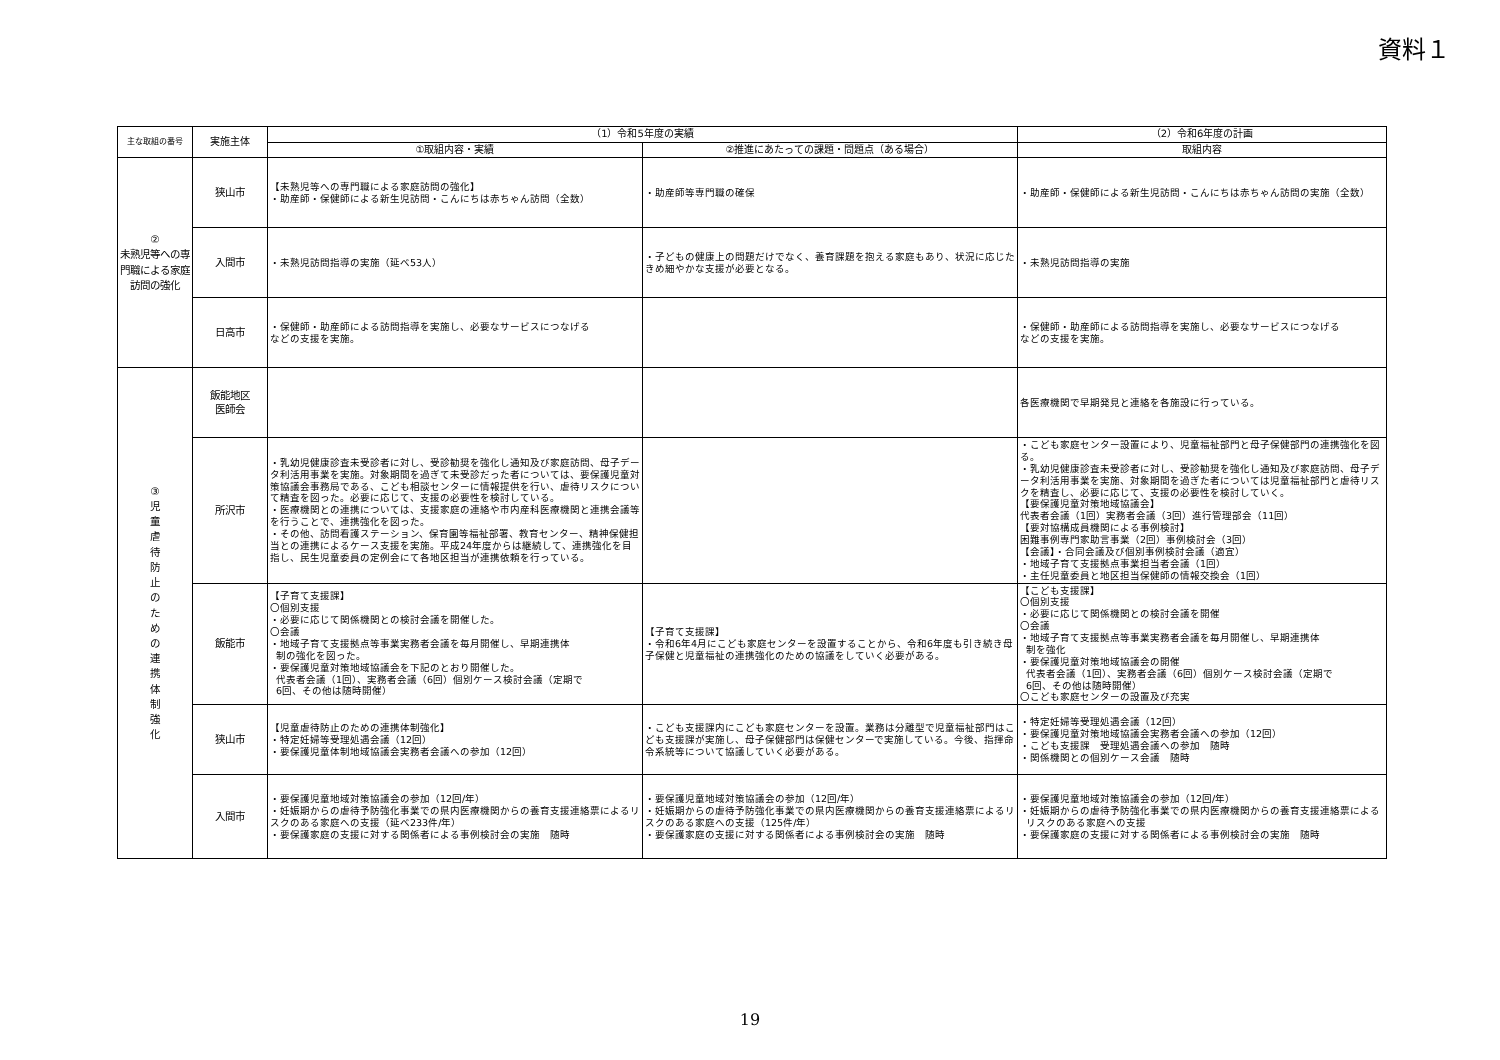資料１
| 主な取組の番号 | 実施主体 | （1）令和5年度の実績 | | （2）令和6年度の計画 |
| --- | --- | --- | --- | --- |
| | | ①取組内容・実績 | ②推進にあたっての課題・問題点（ある場合） | 取組内容 |
| ② 未熟児等への専門職による家庭訪問の強化 | 狭山市 | 【未熟児等への専門職による家庭訪問の強化】 ・助産師・保健師による新生児訪問・こんにちは赤ちゃん訪問（全数） | ・助産師等専門職の確保 | ・助産師・保健師による新生児訪問・こんにちは赤ちゃん訪問の実施（全数） |
| | 入間市 | ・未熟児訪問指導の実施（延べ53人） | ・子どもの健康上の問題だけでなく、養育課題を抱える家庭もあり、状況に応じたきめ細やかな支援が必要となる。 | ・未熟児訪問指導の実施 |
| | 日高市 | ・保健師・助産師による訪問指導を実施し、必要なサービスにつなげる などの支援を実施。 | | ・保健師・助産師による訪問指導を実施し、必要なサービスにつなげる などの支援を実施。 |
| ③ 児 童 虐 待 防 止 の た め の 連 携 体 制 強 化 | 飯能地区 医師会 | | | 各医療機関で早期発見と連絡を各施設に行っている。 |
| | 所沢市 | ・乳幼児健康診査未受診者に対し、受診勧奨を強化し通知及び家庭訪問、母子データ利活用事業を実施。対象期間を過ぎて未受診だった者については、要保護児童対策協議会事務局である、こども相談センターに情報提供を行い、虐待リスクについて精査を図った。必要に応じて、支援の必要性を検討している。 ・医療機関との連携については、支援家庭の連絡や市内産科医療機関と連携会議等を行うことで、連携強化を図った。 ・その他、訪問看護ステーション、保育園等福祉部署、教育センター、精神保健担当との連携によるケース支援を実施。平成24年度からは継続して、連携強化を目指し、民生児童委員の定例会にて各地区担当が連携依頼を行っている。 | | ・こども家庭センター設置により、児童福祉部門と母子保健部門の連携強化を図る。 ・乳幼児健康診査未受診者に対し、受診勧奨を強化し通知及び家庭訪問、母子データ利活用事業を実施、対象期間を過ぎた者については児童福祉部門と虐待リスクを精査し、必要に応じて、支援の必要性を検討していく。 【要保護児童対策地域協議会】 代表者会議（1回）実務者会議（3回）進行管理部会（11回） 【要対協構成員機関による事例検討】 困難事例専門家助言事業（2回）事例検討会（3回） 【会議】・合同会議及び個別事例検討会議（適宜） ・地域子育て支援拠点事業担当者会議（1回） ・主任児童委員と地区担当保健師の情報交換会（1回） |
| | 飯能市 | 【子育て支援課】 〇個別支援 ・必要に応じて関係機関との検討会議を開催した。 〇会議 ・地域子育て支援拠点等事業実務者会議を毎月開催し、早期連携体 制の強化を図った。 ・要保護児童対策地域協議会を下記のとおり開催した。 代表者会議（1回）、実務者会議（6回）個別ケース検討会議（定期で 6回、その他は随時開催） | 【子育て支援課】 ・令和6年4月にこども家庭センターを設置することから、令和6年度も引き続き母子保健と児童福祉の連携強化のための協議をしていく必要がある。 | 【こども支援課】 〇個別支援 ・必要に応じて関係機関との検討会議を開催 〇会議 ・地域子育て支援拠点等事業実務者会議を毎月開催し、早期連携体 制を強化 ・要保護児童対策地域協議会の開催 代表者会議（1回）、実務者会議（6回）個別ケース検討会議（定期で 6回、その他は随時開催） 〇こども家庭センターの設置及び充実 |
| | 狭山市 | 【児童虐待防止のための連携体制強化】 ・特定妊婦等受理処遇会議（12回） ・要保護児童体制地域協議会実務者会議への参加（12回） | ・こども支援課内にこども家庭センターを設置。業務は分離型で児童福祉部門はこども支援課が実施し、母子保健部門は保健センターで実施している。今後、指揮命令系統等について協議していく必要がある。 | ・特定妊婦等受理処遇会議（12回） ・要保護児童対策地域協議会実務者会議への参加（12回） ・こども支援課 受理処遇会議への参加 随時 ・関係機関との個別ケース会議 随時 |
| | 入間市 | ・要保護児童地域対策協議会の参加（12回/年） ・妊娠期からの虐待予防強化事業での県内医療機関からの養育支援連絡票によるリスクのある家庭への支援（延べ233件/年） ・要保護家庭の支援に対する関係者による事例検討会の実施 随時 | ・要保護児童地域対策協議会の参加（12回/年） ・妊娠期からの虐待予防強化事業での県内医療機関からの養育支援連絡票によるリスクのある家庭への支援（125件/年） ・要保護家庭の支援に対する関係者による事例検討会の実施 随時 | ・要保護児童地域対策協議会の参加（12回/年） ・妊娠期からの虐待予防強化事業での県内医療機関からの養育支援連絡票による リスクのある家庭への支援 ・要保護家庭の支援に対する関係者による事例検討会の実施 随時 |
19